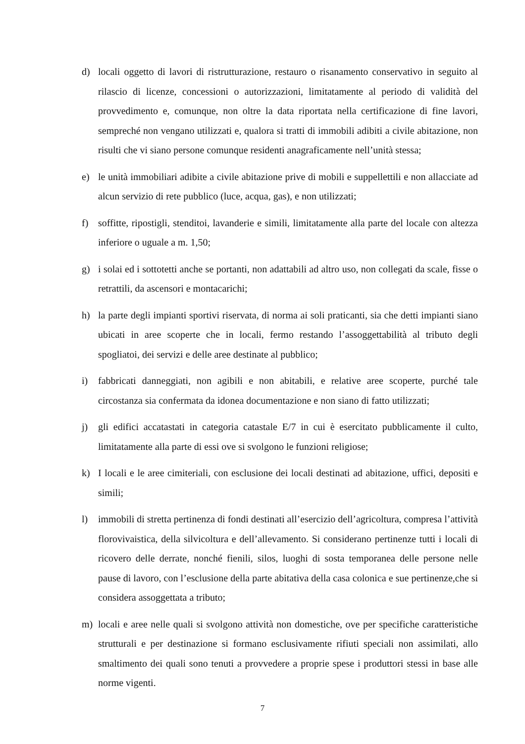d) locali oggetto di lavori di ristrutturazione, restauro o risanamento conservativo in seguito al rilascio di licenze, concessioni o autorizzazioni, limitatamente al periodo di validità del provvedimento e, comunque, non oltre la data riportata nella certificazione di fine lavori, sempreché non vengano utilizzati e, qualora si tratti di immobili adibiti a civile abitazione, non risulti che vi siano persone comunque residenti anagraficamente nell’unità stessa;
e) le unità immobiliari adibite a civile abitazione prive di mobili e suppellettili e non allacciate ad alcun servizio di rete pubblico (luce, acqua, gas), e non utilizzati;
f) soffitte, ripostigli, stenditoi, lavanderie e simili, limitatamente alla parte del locale con altezza inferiore o uguale a m. 1,50;
g) i solai ed i sottotetti anche se portanti, non adattabili ad altro uso, non collegati da scale, fisse o retrattili, da ascensori e montacarichi;
h) la parte degli impianti sportivi riservata, di norma ai soli praticanti, sia che detti impianti siano ubicati in aree scoperte che in locali, fermo restando l’assoggettabilità al tributo degli spogliatoi, dei servizi e delle aree destinate al pubblico;
i) fabbricati danneggiati, non agibili e non abitabili, e relative aree scoperte, purché tale circostanza sia confermata da idonea documentazione e non siano di fatto utilizzati;
j) gli edifici accatastati in categoria catastale E/7 in cui è esercitato pubblicamente il culto, limitatamente alla parte di essi ove si svolgono le funzioni religiose;
k) I locali e le aree cimiteriali, con esclusione dei locali destinati ad abitazione, uffici, depositi e simili;
l) immobili di stretta pertinenza di fondi destinati all’esercizio dell’agricoltura, compresa l’attività florovivaistica, della silvicoltura e dell’allevamento. Si considerano pertinenze tutti i locali di ricovero delle derrate, nonché fienili, silos, luoghi di sosta temporanea delle persone nelle pause di lavoro, con l’esclusione della parte abitativa della casa colonica e sue pertinenze,che si considera assoggettata a tributo;
m) locali e aree nelle quali si svolgono attività non domestiche, ove per specifiche caratteristiche strutturali e per destinazione si formano esclusivamente rifiuti speciali non assimilati, allo smaltimento dei quali sono tenuti a provvedere a proprie spese i produttori stessi in base alle norme vigenti.
7